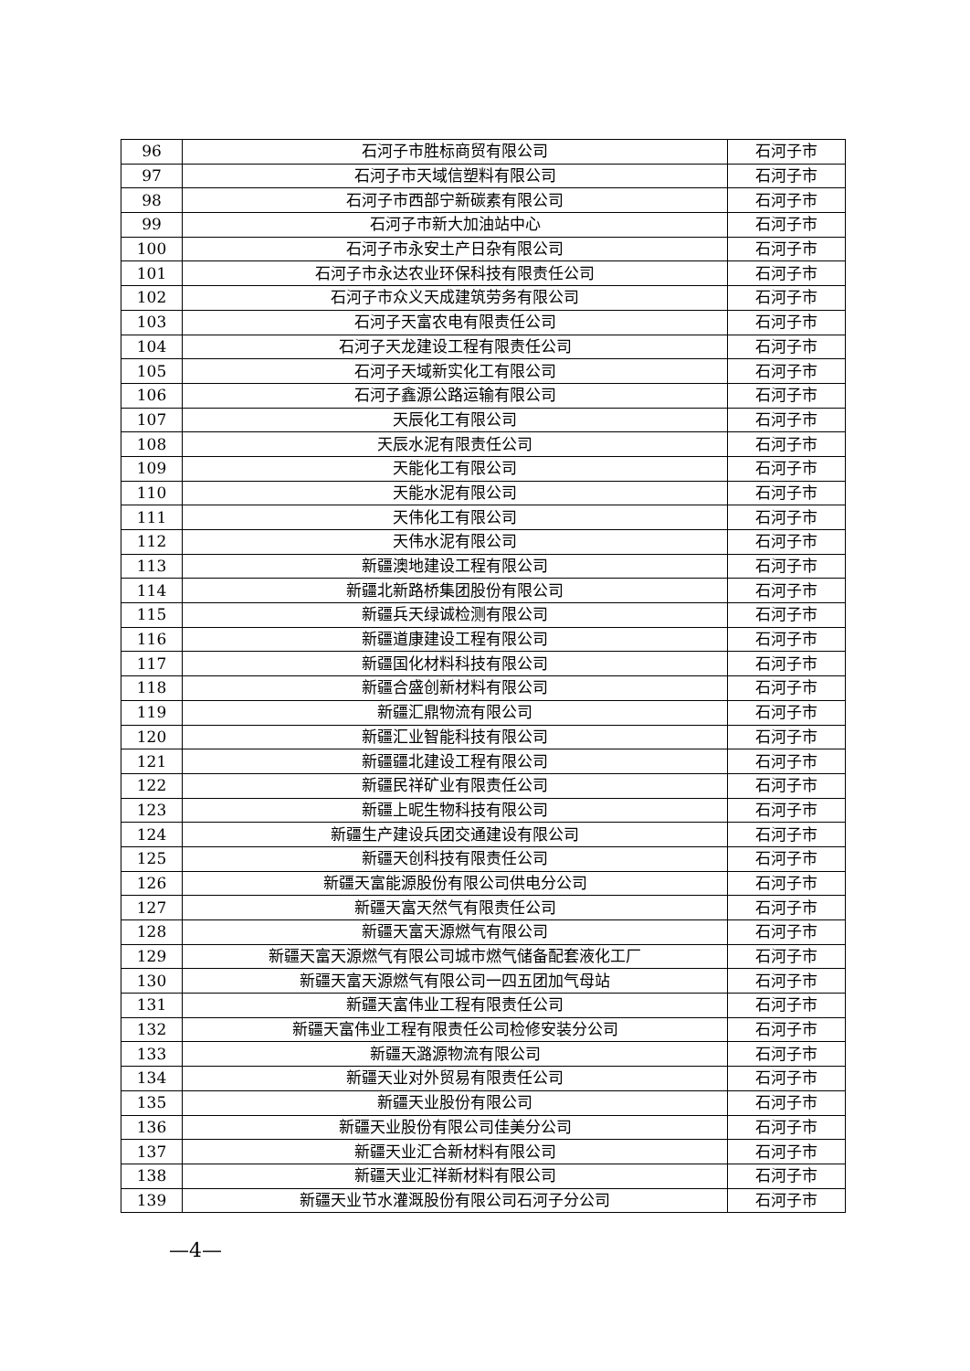| 96 | 石河子市胜标商贸有限公司 | 石河子市 |
| 97 | 石河子市天域信塑料有限公司 | 石河子市 |
| 98 | 石河子市西部宁新碳素有限公司 | 石河子市 |
| 99 | 石河子市新大加油站中心 | 石河子市 |
| 100 | 石河子市永安土产日杂有限公司 | 石河子市 |
| 101 | 石河子市永达农业环保科技有限责任公司 | 石河子市 |
| 102 | 石河子市众义天成建筑劳务有限公司 | 石河子市 |
| 103 | 石河子天富农电有限责任公司 | 石河子市 |
| 104 | 石河子天龙建设工程有限责任公司 | 石河子市 |
| 105 | 石河子天域新实化工有限公司 | 石河子市 |
| 106 | 石河子鑫源公路运输有限公司 | 石河子市 |
| 107 | 天辰化工有限公司 | 石河子市 |
| 108 | 天辰水泥有限责任公司 | 石河子市 |
| 109 | 天能化工有限公司 | 石河子市 |
| 110 | 天能水泥有限公司 | 石河子市 |
| 111 | 天伟化工有限公司 | 石河子市 |
| 112 | 天伟水泥有限公司 | 石河子市 |
| 113 | 新疆澳地建设工程有限公司 | 石河子市 |
| 114 | 新疆北新路桥集团股份有限公司 | 石河子市 |
| 115 | 新疆兵天绿诚检测有限公司 | 石河子市 |
| 116 | 新疆道康建设工程有限公司 | 石河子市 |
| 117 | 新疆国化材料科技有限公司 | 石河子市 |
| 118 | 新疆合盛创新材料有限公司 | 石河子市 |
| 119 | 新疆汇鼎物流有限公司 | 石河子市 |
| 120 | 新疆汇业智能科技有限公司 | 石河子市 |
| 121 | 新疆疆北建设工程有限公司 | 石河子市 |
| 122 | 新疆民祥矿业有限责任公司 | 石河子市 |
| 123 | 新疆上昵生物科技有限公司 | 石河子市 |
| 124 | 新疆生产建设兵团交通建设有限公司 | 石河子市 |
| 125 | 新疆天创科技有限责任公司 | 石河子市 |
| 126 | 新疆天富能源股份有限公司供电分公司 | 石河子市 |
| 127 | 新疆天富天然气有限责任公司 | 石河子市 |
| 128 | 新疆天富天源燃气有限公司 | 石河子市 |
| 129 | 新疆天富天源燃气有限公司城市燃气储备配套液化工厂 | 石河子市 |
| 130 | 新疆天富天源燃气有限公司一四五团加气母站 | 石河子市 |
| 131 | 新疆天富伟业工程有限责任公司 | 石河子市 |
| 132 | 新疆天富伟业工程有限责任公司检修安装分公司 | 石河子市 |
| 133 | 新疆天潞源物流有限公司 | 石河子市 |
| 134 | 新疆天业对外贸易有限责任公司 | 石河子市 |
| 135 | 新疆天业股份有限公司 | 石河子市 |
| 136 | 新疆天业股份有限公司佳美分公司 | 石河子市 |
| 137 | 新疆天业汇合新材料有限公司 | 石河子市 |
| 138 | 新疆天业汇祥新材料有限公司 | 石河子市 |
| 139 | 新疆天业节水灌溉股份有限公司石河子分公司 | 石河子市 |
—4—